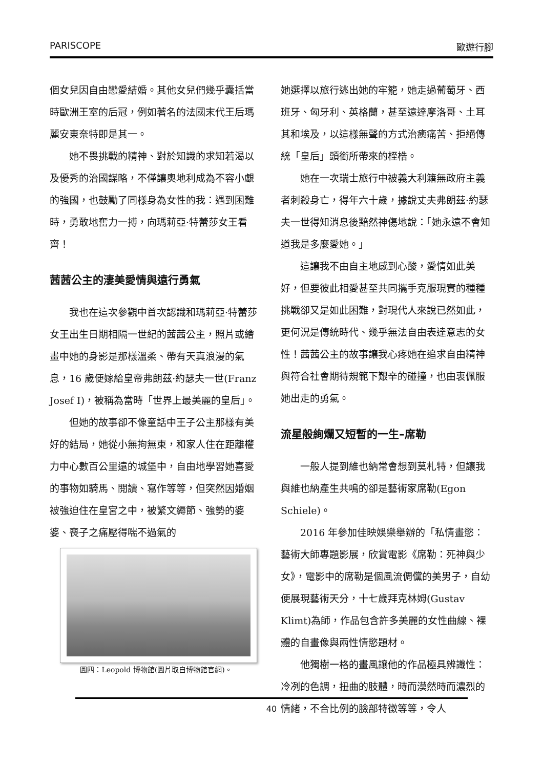PARISCOPE 歐遊行腳
個女兒因自由戀愛結婚。其他女兒們幾乎囊括當時歐洲王室的后冠，例如著名的法國末代王后瑪麗安東奈特即是其一。
她不畏挑戰的精神、對於知識的求知若渴以及優秀的治國謀略，不僅讓奧地利成為不容小覷的強國，也鼓勵了同樣身為女性的我：遇到困難時，勇敢地奮力一搏，向瑪莉亞·特蕾莎女王看齊！
茜茜公主的淒美愛情與遠行勇氣
我也在這次參觀中首次認識和瑪莉亞·特蕾莎女王出生日期相隔一世紀的茜茜公主，照片或繪畫中她的身影是那樣溫柔、帶有天真浪漫的氣息，16 歲便嫁給皇帝弗朗茲·約瑟夫一世(Franz Josef I)，被稱為當時「世界上最美麗的皇后」。
但她的故事卻不像童話中王子公主那樣有美好的結局，她從小無拘無束，和家人住在距離權力中心數百公里遠的城堡中，自由地學習她喜愛的事物如騎馬、閱讀、寫作等等，但突然因婚姻被強迫住在皇宮之中，被繁文縟節、強勢的婆婆、喪子之痛壓得喘不過氣的
圖四：Leopold 博物館(圖片取自博物館官網)。
她選擇以旅行逃出她的牢籠，她走過葡萄牙、西班牙、匈牙利、英格蘭，甚至遠達摩洛哥、土耳其和埃及，以這樣無聲的方式治癒痛苦、拒絕傳統「皇后」頭銜所帶來的桎梏。
她在一次瑞士旅行中被義大利籍無政府主義者刺殺身亡，得年六十歲，據說丈夫弗朗茲·約瑟夫一世得知消息後黯然神傷地說：「她永遠不會知道我是多麼愛她。」
這讓我不由自主地感到心酸，愛情如此美好，但要彼此相愛甚至共同攜手克服現實的種種挑戰卻又是如此困難，對現代人來說已然如此，更何況是傳統時代、幾乎無法自由表達意志的女性！茜茜公主的故事讓我心疼她在追求自由精神與符合社會期待規範下艱辛的碰撞，也由衷佩服她出走的勇氣。
流星般絢爛又短暫的一生–席勒
一般人提到維也納常會想到莫札特，但讓我與維也納產生共鳴的卻是藝術家席勒(Egon Schiele)。
2016 年參加佳映娛樂舉辦的「私情畫慾：藝術大師專題影展，欣賞電影《席勒：死神與少女》，電影中的席勒是個風流倜儻的美男子，自幼便展現藝術天分，十七歲拜克林姆(Gustav Klimt)為師，作品包含許多美麗的女性曲線、裸體的自畫像與兩性情慾題材。
他獨樹一格的畫風讓他的作品極具辨識性：冷冽的色調，扭曲的肢體，時而漠然時而濃烈的情緒，不合比例的臉部特徵等等，令人
40